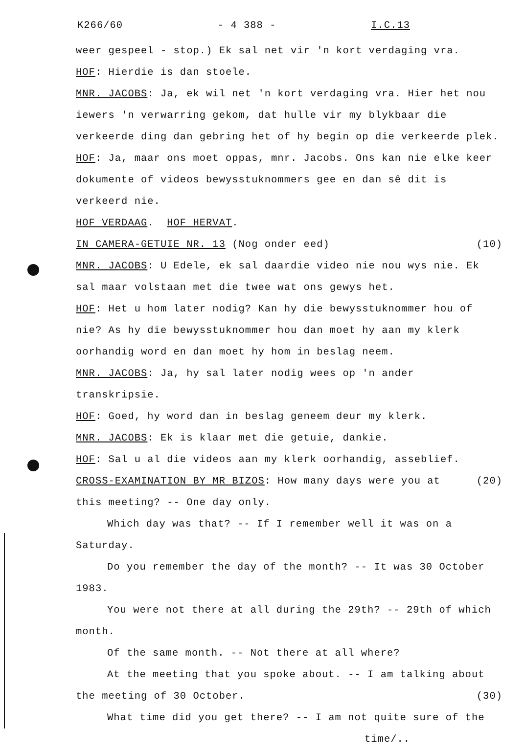K266/60 - 4 388 - I.C.13
weer gespeel - stop.) Ek sal net vir 'n kort verdaging vra.
HOF: Hierdie is dan stoele.
MNR. JACOBS: Ja, ek wil net 'n kort verdaging vra. Hier het nou iewers 'n verwarring gekom, dat hulle vir my blykbaar die verkeerde ding dan gebring het of hy begin op die verkeerde plek.
HOF: Ja, maar ons moet oppas, mnr. Jacobs. Ons kan nie elke keer dokumente of videos bewysstuknommers gee en dan sê dit is verkeerd nie.
HOF VERDAAG. HOF HERVAT.
IN CAMERA-GETUIE NR. 13 (Nog onder eed) (10)
MNR. JACOBS: U Edele, ek sal daardie video nie nou wys nie. Ek sal maar volstaan met die twee wat ons gewys het.
HOF: Het u hom later nodig? Kan hy die bewysstuknommer hou of nie? As hy die bewysstuknommer hou dan moet hy aan my klerk oorhandig word en dan moet hy hom in beslag neem.
MNR. JACOBS: Ja, hy sal later nodig wees op 'n ander transkripsie.
HOF: Goed, hy word dan in beslag geneem deur my klerk.
MNR. JACOBS: Ek is klaar met die getuie, dankie.
HOF: Sal u al die videos aan my klerk oorhandig, asseblief.
CROSS-EXAMINATION BY MR BIZOS: How many days were you at (20)
this meeting? -- One day only.
Which day was that? -- If I remember well it was on a Saturday.
Do you remember the day of the month? -- It was 30 October 1983.
You were not there at all during the 29th? -- 29th of which month.
Of the same month. -- Not there at all where?
At the meeting that you spoke about. -- I am talking about the meeting of 30 October. (30)
What time did you get there? -- I am not quite sure of the
time/..